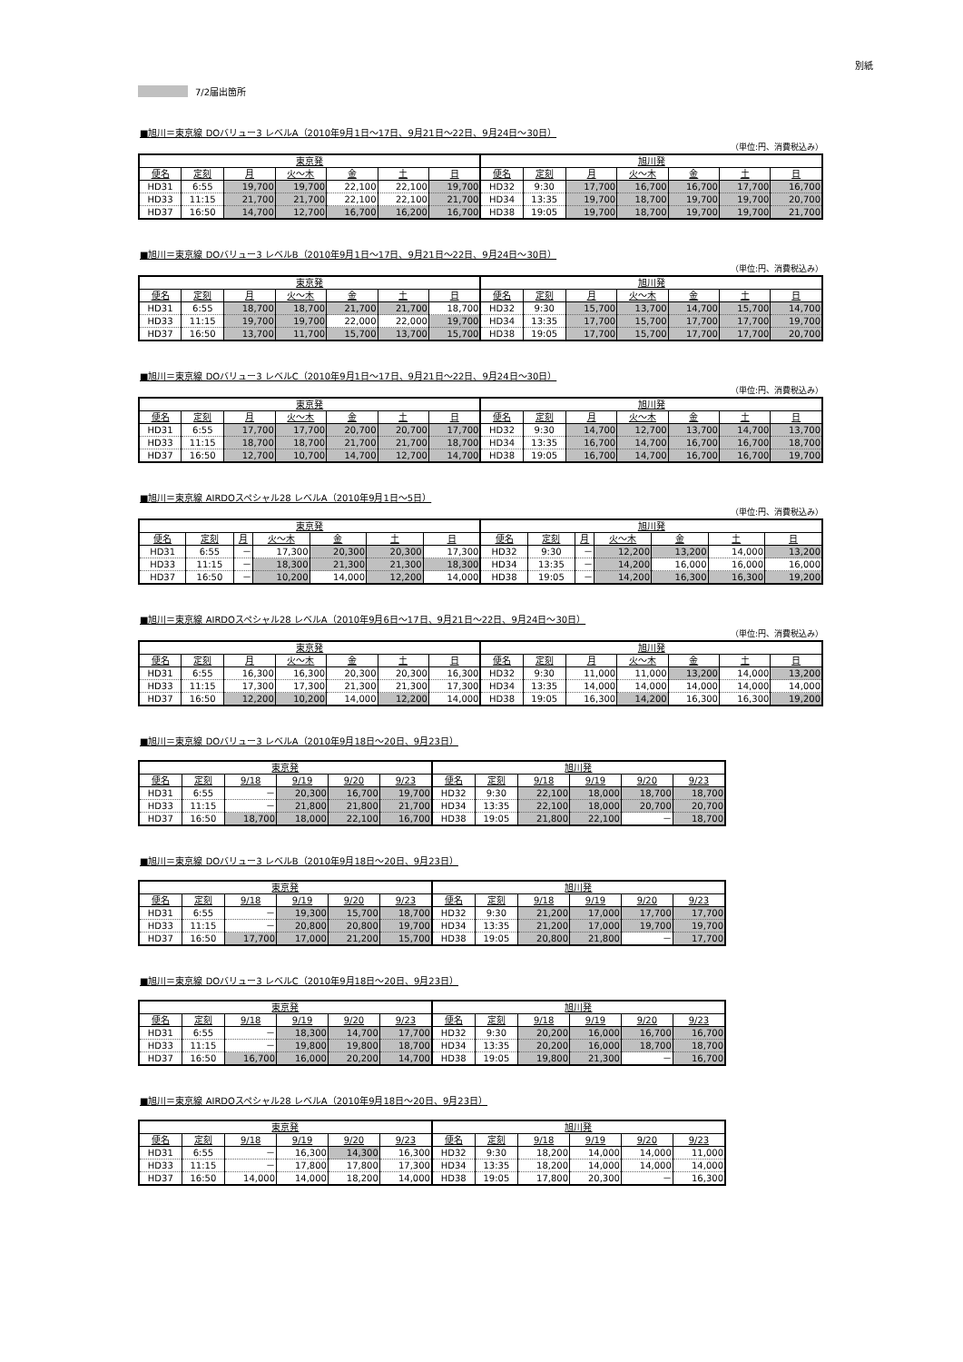別紙
7/2届出箇所
■旭川＝東京線 DOバリュー3 レベルA（2010年9月1日～17日、9月21日～22日、9月24日～30日）
（単位:円、消費税込み）
| 東京発 | | | | | | | 旭川発 | | | | | | |
| --- | --- | --- | --- | --- | --- | --- | --- | --- | --- | --- | --- | --- | --- |
| 便名 | 定刻 | 月 | 火～木 | 金 | 土 | 日 | 便名 | 定刻 | 月 | 火～木 | 金 | 土 | 日 |
| HD31 | 6:55 | 19,700 | 19,700 | 22,100 | 22,100 | 19,700 | HD32 | 9:30 | 17,700 | 16,700 | 16,700 | 17,700 | 16,700 |
| HD33 | 11:15 | 21,700 | 21,700 | 22,100 | 22,100 | 21,700 | HD34 | 13:35 | 19,700 | 18,700 | 19,700 | 19,700 | 20,700 |
| HD37 | 16:50 | 14,700 | 12,700 | 16,700 | 16,200 | 16,700 | HD38 | 19:05 | 19,700 | 18,700 | 19,700 | 19,700 | 21,700 |
■旭川＝東京線 DOバリュー3 レベルB（2010年9月1日～17日、9月21日～22日、9月24日～30日）
（単位:円、消費税込み）
| 東京発 | | | | | | | 旭川発 | | | | | | |
| --- | --- | --- | --- | --- | --- | --- | --- | --- | --- | --- | --- | --- | --- |
| 便名 | 定刻 | 月 | 火～木 | 金 | 土 | 日 | 便名 | 定刻 | 月 | 火～木 | 金 | 土 | 日 |
| HD31 | 6:55 | 18,700 | 18,700 | 21,700 | 21,700 | 18,700 | HD32 | 9:30 | 15,700 | 13,700 | 14,700 | 15,700 | 14,700 |
| HD33 | 11:15 | 19,700 | 19,700 | 22,000 | 22,000 | 19,700 | HD34 | 13:35 | 17,700 | 15,700 | 17,700 | 17,700 | 19,700 |
| HD37 | 16:50 | 13,700 | 11,700 | 15,700 | 13,700 | 15,700 | HD38 | 19:05 | 17,700 | 15,700 | 17,700 | 17,700 | 20,700 |
■旭川＝東京線 DOバリュー3 レベルC（2010年9月1日～17日、9月21日～22日、9月24日～30日）
（単位:円、消費税込み）
| 東京発 | | | | | | | 旭川発 | | | | | | |
| --- | --- | --- | --- | --- | --- | --- | --- | --- | --- | --- | --- | --- | --- |
| 便名 | 定刻 | 月 | 火～木 | 金 | 土 | 日 | 便名 | 定刻 | 月 | 火～木 | 金 | 土 | 日 |
| HD31 | 6:55 | 17,700 | 17,700 | 20,700 | 20,700 | 17,700 | HD32 | 9:30 | 14,700 | 12,700 | 13,700 | 14,700 | 13,700 |
| HD33 | 11:15 | 18,700 | 18,700 | 21,700 | 21,700 | 18,700 | HD34 | 13:35 | 16,700 | 14,700 | 16,700 | 16,700 | 18,700 |
| HD37 | 16:50 | 12,700 | 10,700 | 14,700 | 12,700 | 14,700 | HD38 | 19:05 | 16,700 | 14,700 | 16,700 | 16,700 | 19,700 |
■旭川＝東京線 AIRDOスペシャル28 レベルA（2010年9月1日～5日）
（単位:円、消費税込み）
| 東京発 | | | | | | | 旭川発 | | | | | | |
| --- | --- | --- | --- | --- | --- | --- | --- | --- | --- | --- | --- | --- | --- |
| 便名 | 定刻 | 月 | 火～木 | 金 | 土 | 日 | 便名 | 定刻 | 月 | 火～木 | 金 | 土 | 日 |
| HD31 | 6:55 | － | 17,300 | 20,300 | 20,300 | 17,300 | HD32 | 9:30 | － | 12,200 | 13,200 | 14,000 | 13,200 |
| HD33 | 11:15 | － | 18,300 | 21,300 | 21,300 | 18,300 | HD34 | 13:35 | － | 14,200 | 16,000 | 16,000 | 16,000 |
| HD37 | 16:50 | － | 10,200 | 14,000 | 12,200 | 14,000 | HD38 | 19:05 | － | 14,200 | 16,300 | 16,300 | 19,200 |
■旭川＝東京線 AIRDOスペシャル28 レベルA（2010年9月6日～17日、9月21日～22日、9月24日～30日）
（単位:円、消費税込み）
| 東京発 | | | | | | | 旭川発 | | | | | | |
| --- | --- | --- | --- | --- | --- | --- | --- | --- | --- | --- | --- | --- | --- |
| 便名 | 定刻 | 月 | 火～木 | 金 | 土 | 日 | 便名 | 定刻 | 月 | 火～木 | 金 | 土 | 日 |
| HD31 | 6:55 | 16,300 | 16,300 | 20,300 | 20,300 | 16,300 | HD32 | 9:30 | 11,000 | 11,000 | 13,200 | 14,000 | 13,200 |
| HD33 | 11:15 | 17,300 | 17,300 | 21,300 | 21,300 | 17,300 | HD34 | 13:35 | 14,000 | 14,000 | 14,000 | 14,000 | 14,000 |
| HD37 | 16:50 | 12,200 | 10,200 | 14,000 | 12,200 | 14,000 | HD38 | 19:05 | 16,300 | 14,200 | 16,300 | 16,300 | 19,200 |
■旭川＝東京線 DOバリュー3 レベルA（2010年9月18日～20日、9月23日）
| 東京発 | | | | | | 旭川発 | | | | | |
| --- | --- | --- | --- | --- | --- | --- | --- | --- | --- | --- | --- |
| 便名 | 定刻 | 9/18 | 9/19 | 9/20 | 9/23 | 便名 | 定刻 | 9/18 | 9/19 | 9/20 | 9/23 |
| HD31 | 6:55 | － | 20,300 | 16,700 | 19,700 | HD32 | 9:30 | 22,100 | 18,000 | 18,700 | 18,700 |
| HD33 | 11:15 | － | 21,800 | 21,800 | 21,700 | HD34 | 13:35 | 22,100 | 18,000 | 20,700 | 20,700 |
| HD37 | 16:50 | 18,700 | 18,000 | 22,100 | 16,700 | HD38 | 19:05 | 21,800 | 22,100 | － | 18,700 |
■旭川＝東京線 DOバリュー3 レベルB（2010年9月18日～20日、9月23日）
| 東京発 | | | | | | 旭川発 | | | | | |
| --- | --- | --- | --- | --- | --- | --- | --- | --- | --- | --- | --- |
| 便名 | 定刻 | 9/18 | 9/19 | 9/20 | 9/23 | 便名 | 定刻 | 9/18 | 9/19 | 9/20 | 9/23 |
| HD31 | 6:55 | － | 19,300 | 15,700 | 18,700 | HD32 | 9:30 | 21,200 | 17,000 | 17,700 | 17,700 |
| HD33 | 11:15 | － | 20,800 | 20,800 | 19,700 | HD34 | 13:35 | 21,200 | 17,000 | 19,700 | 19,700 |
| HD37 | 16:50 | 17,700 | 17,000 | 21,200 | 15,700 | HD38 | 19:05 | 20,800 | 21,800 | － | 17,700 |
■旭川＝東京線 DOバリュー3 レベルC（2010年9月18日～20日、9月23日）
| 東京発 | | | | | | 旭川発 | | | | | |
| --- | --- | --- | --- | --- | --- | --- | --- | --- | --- | --- | --- |
| 便名 | 定刻 | 9/18 | 9/19 | 9/20 | 9/23 | 便名 | 定刻 | 9/18 | 9/19 | 9/20 | 9/23 |
| HD31 | 6:55 | － | 18,300 | 14,700 | 17,700 | HD32 | 9:30 | 20,200 | 16,000 | 16,700 | 16,700 |
| HD33 | 11:15 | － | 19,800 | 19,800 | 18,700 | HD34 | 13:35 | 20,200 | 16,000 | 18,700 | 18,700 |
| HD37 | 16:50 | 16,700 | 16,000 | 20,200 | 14,700 | HD38 | 19:05 | 19,800 | 21,300 | － | 16,700 |
■旭川＝東京線 AIRDOスペシャル28 レベルA（2010年9月18日～20日、9月23日）
| 東京発 | | | | | | 旭川発 | | | | | |
| --- | --- | --- | --- | --- | --- | --- | --- | --- | --- | --- | --- |
| 便名 | 定刻 | 9/18 | 9/19 | 9/20 | 9/23 | 便名 | 定刻 | 9/18 | 9/19 | 9/20 | 9/23 |
| HD31 | 6:55 | － | 16,300 | 14,300 | 16,300 | HD32 | 9:30 | 18,200 | 14,000 | 14,000 | 11,000 |
| HD33 | 11:15 | － | 17,800 | 17,800 | 17,300 | HD34 | 13:35 | 18,200 | 14,000 | 14,000 | 14,000 |
| HD37 | 16:50 | 14,000 | 14,000 | 18,200 | 14,000 | HD38 | 19:05 | 17,800 | 20,300 | － | 16,300 |